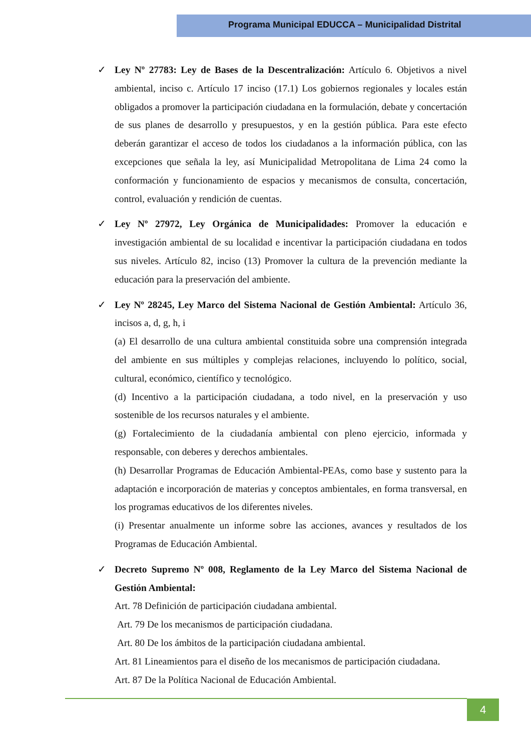Programa Municipal EDUCCA – Municipalidad Distrital
✓ Ley Nº 27783: Ley de Bases de la Descentralización: Artículo 6. Objetivos a nivel ambiental, inciso c. Artículo 17 inciso (17.1) Los gobiernos regionales y locales están obligados a promover la participación ciudadana en la formulación, debate y concertación de sus planes de desarrollo y presupuestos, y en la gestión pública. Para este efecto deberán garantizar el acceso de todos los ciudadanos a la información pública, con las excepciones que señala la ley, así Municipalidad Metropolitana de Lima 24 como la conformación y funcionamiento de espacios y mecanismos de consulta, concertación, control, evaluación y rendición de cuentas.
✓ Ley Nº 27972, Ley Orgánica de Municipalidades: Promover la educación e investigación ambiental de su localidad e incentivar la participación ciudadana en todos sus niveles. Artículo 82, inciso (13) Promover la cultura de la prevención mediante la educación para la preservación del ambiente.
✓ Ley Nº 28245, Ley Marco del Sistema Nacional de Gestión Ambiental: Artículo 36, incisos a, d, g, h, i
(a) El desarrollo de una cultura ambiental constituida sobre una comprensión integrada del ambiente en sus múltiples y complejas relaciones, incluyendo lo político, social, cultural, económico, científico y tecnológico.
(d) Incentivo a la participación ciudadana, a todo nivel, en la preservación y uso sostenible de los recursos naturales y el ambiente.
(g) Fortalecimiento de la ciudadanía ambiental con pleno ejercicio, informada y responsable, con deberes y derechos ambientales.
(h) Desarrollar Programas de Educación Ambiental-PEAs, como base y sustento para la adaptación e incorporación de materias y conceptos ambientales, en forma transversal, en los programas educativos de los diferentes niveles.
(i) Presentar anualmente un informe sobre las acciones, avances y resultados de los Programas de Educación Ambiental.
✓ Decreto Supremo Nº 008, Reglamento de la Ley Marco del Sistema Nacional de Gestión Ambiental:
Art. 78 Definición de participación ciudadana ambiental.
Art. 79 De los mecanismos de participación ciudadana.
Art. 80 De los ámbitos de la participación ciudadana ambiental.
Art. 81 Lineamientos para el diseño de los mecanismos de participación ciudadana.
Art. 87 De la Política Nacional de Educación Ambiental.
4